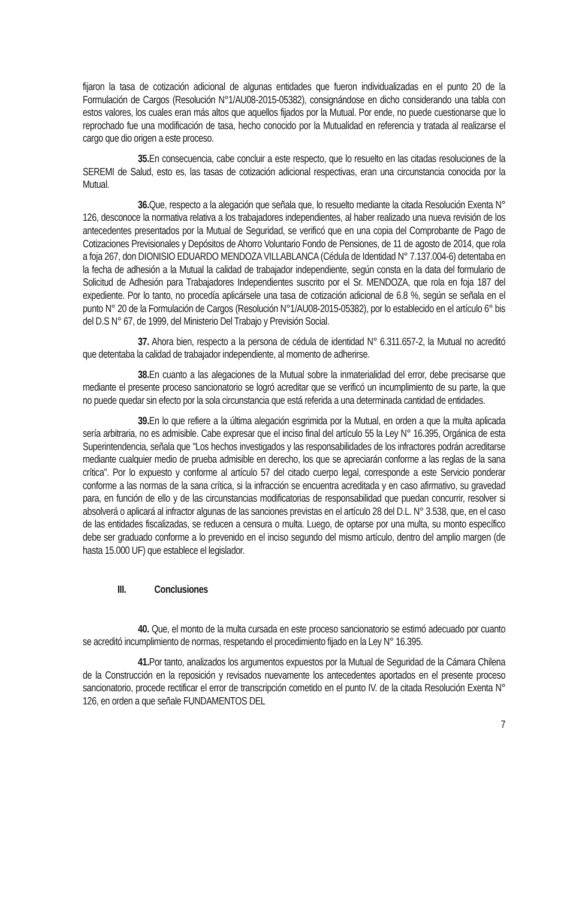fijaron la tasa de cotización adicional de algunas entidades que fueron individualizadas en el punto 20 de la Formulación de Cargos (Resolución N°1/AU08-2015-05382), consignándose en dicho considerando una tabla con estos valores, los cuales eran más altos que aquellos fijados por la Mutual. Por ende, no puede cuestionarse que lo reprochado fue una modificación de tasa, hecho conocido por la Mutualidad en referencia y tratada al realizarse el cargo que dio origen a este proceso.
35. En consecuencia, cabe concluir a este respecto, que lo resuelto en las citadas resoluciones de la SEREMI de Salud, esto es, las tasas de cotización adicional respectivas, eran una circunstancia conocida por la Mutual.
36. Que, respecto a la alegación que señala que, lo resuelto mediante la citada Resolución Exenta N° 126, desconoce la normativa relativa a los trabajadores independientes, al haber realizado una nueva revisión de los antecedentes presentados por la Mutual de Seguridad, se verificó que en una copia del Comprobante de Pago de Cotizaciones Previsionales y Depósitos de Ahorro Voluntario Fondo de Pensiones, de 11 de agosto de 2014, que rola a foja 267, don DIONISIO EDUARDO MENDOZA VILLABLANCA (Cédula de Identidad N° 7.137.004-6) detentaba en la fecha de adhesión a la Mutual la calidad de trabajador independiente, según consta en la data del formulario de Solicitud de Adhesión para Trabajadores Independientes suscrito por el Sr. MENDOZA, que rola en foja 187 del expediente. Por lo tanto, no procedía aplicársele una tasa de cotización adicional de 6.8 %, según se señala en el punto N° 20 de la Formulación de Cargos (Resolución N°1/AU08-2015-05382), por lo establecido en el artículo 6° bis del D.S N° 67, de 1999, del Ministerio Del Trabajo y Previsión Social.
37. Ahora bien, respecto a la persona de cédula de identidad N° 6.311.657-2, la Mutual no acreditó que detentaba la calidad de trabajador independiente, al momento de adherirse.
38. En cuanto a las alegaciones de la Mutual sobre la inmaterialidad del error, debe precisarse que mediante el presente proceso sancionatorio se logró acreditar que se verificó un incumplimiento de su parte, la que no puede quedar sin efecto por la sola circunstancia que está referida a una determinada cantidad de entidades.
39. En lo que refiere a la última alegación esgrimida por la Mutual, en orden a que la multa aplicada sería arbitraria, no es admisible. Cabe expresar que el inciso final del artículo 55 la Ley N° 16.395, Orgánica de esta Superintendencia, señala que "Los hechos investigados y las responsabilidades de los infractores podrán acreditarse mediante cualquier medio de prueba admisible en derecho, los que se apreciarán conforme a las reglas de la sana crítica". Por lo expuesto y conforme al artículo 57 del citado cuerpo legal, corresponde a este Servicio ponderar conforme a las normas de la sana crítica, si la infracción se encuentra acreditada y en caso afirmativo, su gravedad para, en función de ello y de las circunstancias modificatorias de responsabilidad que puedan concurrir, resolver si absolverá o aplicará al infractor algunas de las sanciones previstas en el artículo 28 del D.L. N° 3.538, que, en el caso de las entidades fiscalizadas, se reducen a censura o multa. Luego, de optarse por una multa, su monto específico debe ser graduado conforme a lo prevenido en el inciso segundo del mismo artículo, dentro del amplio margen (de hasta 15.000 UF) que establece el legislador.
III. Conclusiones
40. Que, el monto de la multa cursada en este proceso sancionatorio se estimó adecuado por cuanto se acreditó incumplimiento de normas, respetando el procedimiento fijado en la Ley N° 16.395.
41. Por tanto, analizados los argumentos expuestos por la Mutual de Seguridad de la Cámara Chilena de la Construcción en la reposición y revisados nuevamente los antecedentes aportados en el presente proceso sancionatorio, procede rectificar el error de transcripción cometido en el punto IV. de la citada Resolución Exenta N° 126, en orden a que señale FUNDAMENTOS DEL
7